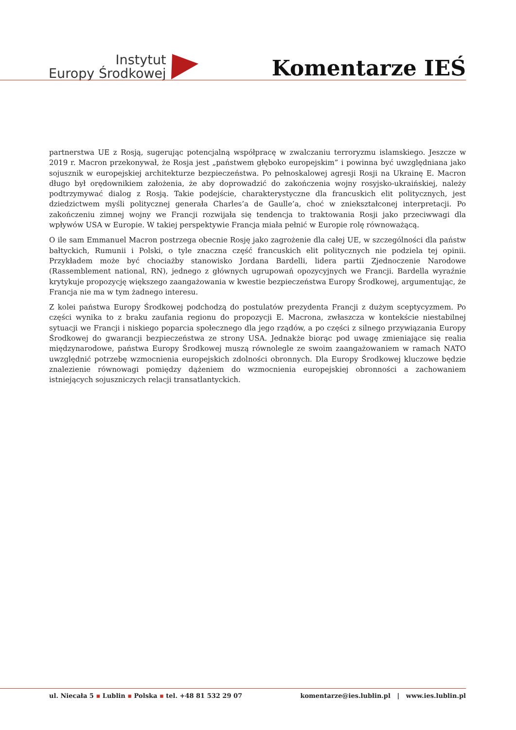Instytut
Europy Środkowej
Komentarze IEŚ
partnerstwa UE z Rosją, sugerując potencjalną współpracę w zwalczaniu terroryzmu islamskiego. Jeszcze w 2019 r. Macron przekonywał, że Rosja jest „państwem głęboko europejskim” i powinna być uwzględniana jako sojusznik w europejskiej architekturze bezpieczeństwa. Po pełnoskalowej agresji Rosji na Ukrainę E. Macron długo był orędownikiem założenia, że aby doprowadzić do zakończenia wojny rosyjsko-ukraińskiej, należy podtrzymywać dialog z Rosją. Takie podejście, charakterystyczne dla francuskich elit politycznych, jest dziedzictwem myśli politycznej generała Charles’a de Gaulle’a, choć w zniekształconej interpretacji. Po zakończeniu zimnej wojny we Francji rozwijała się tendencja to traktowania Rosji jako przeciwwagi dla wpływów USA w Europie. W takiej perspektywie Francja miała pełnić w Europie rolę równoważącą.
O ile sam Emmanuel Macron postrzega obecnie Rosję jako zagrożenie dla całej UE, w szczególności dla państw bałtyckich, Rumunii i Polski, o tyle znaczna część francuskich elit politycznych nie podziela tej opinii. Przykładem może być chociażby stanowisko Jordana Bardelli, lidera partii Zjednoczenie Narodowe (Rassemblement national, RN), jednego z głównych ugrupowań opozycyjnych we Francji. Bardella wyraźnie krytykuje propozycję większego zaangażowania w kwestie bezpieczeństwa Europy Środkowej, argumentując, że Francja nie ma w tym żadnego interesu.
Z kolei państwa Europy Środkowej podchodzą do postulatów prezydenta Francji z dużym sceptycyzmem. Po części wynika to z braku zaufania regionu do propozycji E. Macrona, zwłaszcza w kontekście niestabilnej sytuacji we Francji i niskiego poparcia społecznego dla jego rządów, a po części z silnego przywiązania Europy Środkowej do gwarancji bezpieczeństwa ze strony USA. Jednakże biorąc pod uwagę zmieniające się realia międzynarodowe, państwa Europy Środkowej muszą równolegle ze swoim zaangażowaniem w ramach NATO uwzględnić potrzebę wzmocnienia europejskich zdolności obronnych. Dla Europy Środkowej kluczowe będzie znalezienie równowagi pomiędzy dążeniem do wzmocnienia europejskiej obronności a zachowaniem istniejących sojuszniczych relacji transatlantyckich.
ul. Niecała 5 ▪ Lublin ▪ Polska ▪ tel. +48 81 532 29 07
komentarze@ies.lublin.pl | www.ies.lublin.pl